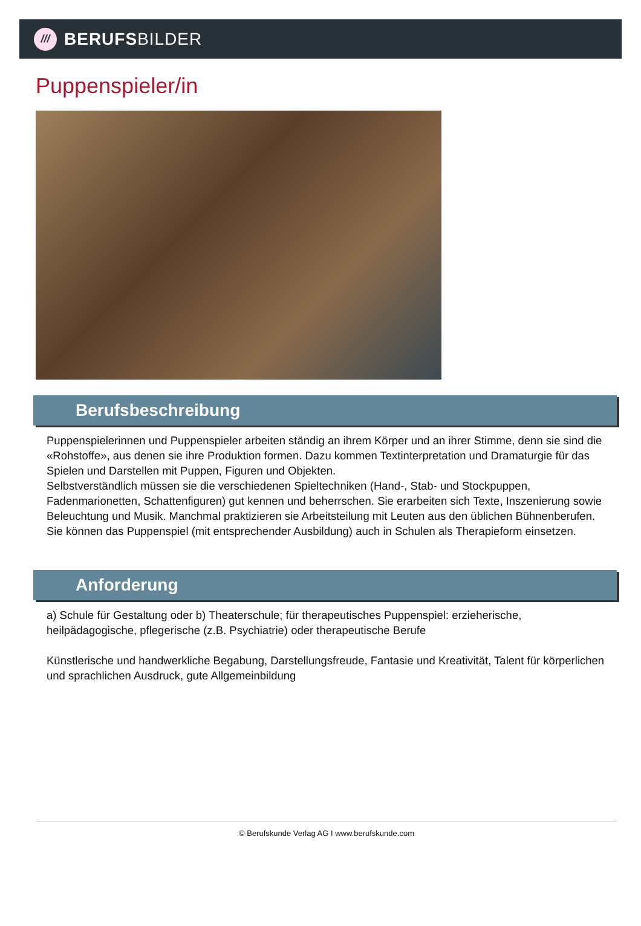///
BERUFSBILDER
Puppenspieler/in
Berufsbeschreibung
Puppenspielerinnen und Puppenspieler arbeiten ständig an ihrem Körper und an ihrer Stimme, denn sie sind die «Rohstoffe», aus denen sie ihre Produktion formen. Dazu kommen Textinterpretation und Dramaturgie für das Spielen und Darstellen mit Puppen, Figuren und Objekten.
Selbstverständlich müssen sie die verschiedenen Spieltechniken (Hand-, Stab- und Stockpuppen, Fadenmarionetten, Schattenfiguren) gut kennen und beherrschen. Sie erarbeiten sich Texte, Inszenierung sowie Beleuchtung und Musik. Manchmal praktizieren sie Arbeitsteilung mit Leuten aus den üblichen Bühnenberufen. Sie können das Puppenspiel (mit entsprechender Ausbildung) auch in Schulen als Therapieform einsetzen.
Anforderung
a) Schule für Gestaltung oder b) Theaterschule; für therapeutisches Puppenspiel: erzieherische, heilpädagogische, pflegerische (z.B. Psychiatrie) oder therapeutische Berufe
Künstlerische und handwerkliche Begabung, Darstellungsfreude, Fantasie und Kreativität, Talent für körperlichen und sprachlichen Ausdruck, gute Allgemeinbildung
© Berufskunde Verlag AG I www.berufskunde.com